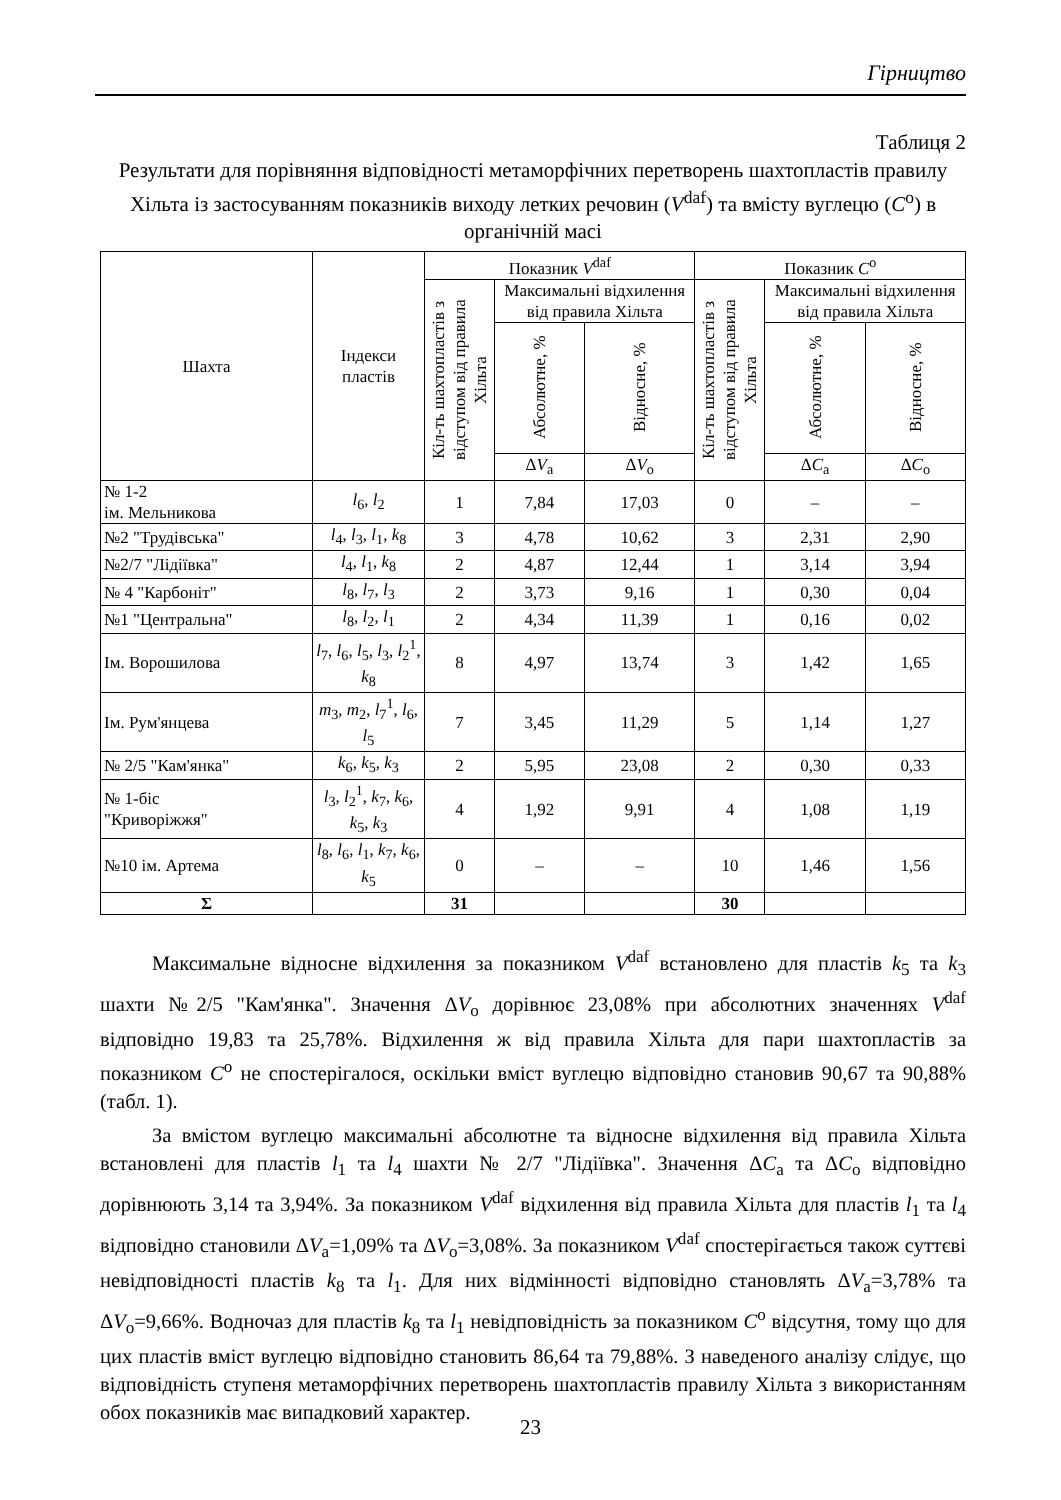Гірництво
Таблиця 2
Результати для порівняння відповідності метаморфічних перетворень шахтопластів правилу Хільта із застосуванням показників виходу летких речовин (V<sup>daf</sup>) та вмісту вуглецю (C<sup>o</sup>) в органічній масі
| Шахта | Індекси пластів | Показник V<sup>daf</sup> | | | Показник C<sup>o</sup> | | |
| --- | --- | --- | --- | --- | --- | --- | --- |
| | | Кіл-ть шахтопластів з відступом від правила Хільта | Максимальні відхилення від правила Хільта | | Кіл-ть шахтопластів з відступом від правила Хільта | Максимальні відхилення від правила Хільта | |
| | | | Абсолютне, % | Відносне, % | | Абсолютне, % | Відносне, % |
| | | | Δ V<sub>a</sub> | Δ V<sub>o</sub> | | Δ C<sub>a</sub> | Δ C<sub>o</sub> |
| № 1-2 ім. Мельникова | l<sub>6</sub>, l<sub>2</sub> | 1 | 7,84 | 17,03 | 0 | – | – |
| №2 "Трудівська" | l<sub>4</sub>, l<sub>3</sub>, l<sub>1</sub>, k<sub>8</sub> | 3 | 4,78 | 10,62 | 3 | 2,31 | 2,90 |
| №2/7 "Лідіївка" | l<sub>4</sub>, l<sub>1</sub>, k<sub>8</sub> | 2 | 4,87 | 12,44 | 1 | 3,14 | 3,94 |
| № 4 "Карбоніт" | l<sub>8</sub>, l<sub>7</sub>, l<sub>3</sub> | 2 | 3,73 | 9,16 | 1 | 0,30 | 0,04 |
| №1 "Центральна" | l<sub>8</sub>, l<sub>2</sub>, l<sub>1</sub> | 2 | 4,34 | 11,39 | 1 | 0,16 | 0,02 |
| Ім. Ворошилова | l<sub>7</sub>, l<sub>6</sub>, l<sub>5</sub>, l<sub>3</sub>, l<sub>2</sub><sup>1</sup>, k<sub>8</sub> | 8 | 4,97 | 13,74 | 3 | 1,42 | 1,65 |
| Ім. Рум'янцева | m<sub>3</sub>, m<sub>2</sub>, l<sub>7</sub><sup>1</sup>, l<sub>6</sub>, l<sub>5</sub> | 7 | 3,45 | 11,29 | 5 | 1,14 | 1,27 |
| № 2/5 "Кам'янка" | k<sub>6</sub>, k<sub>5</sub>, k<sub>3</sub> | 2 | 5,95 | 23,08 | 2 | 0,30 | 0,33 |
| № 1-біс "Криворіжжя" | l<sub>3</sub>, l<sub>2</sub><sup>1</sup>, k<sub>7</sub>, k<sub>6</sub>, k<sub>5</sub>, k<sub>3</sub> | 4 | 1,92 | 9,91 | 4 | 1,08 | 1,19 |
| №10 ім. Артема | l<sub>8</sub>, l<sub>6</sub>, l<sub>1</sub>, k<sub>7</sub>, k<sub>6</sub>, k<sub>5</sub> | 0 | – | – | 10 | 1,46 | 1,56 |
| Σ | | 31 | | | 30 | | |
Максимальне відносне відхилення за показником V<sup>daf</sup> встановлено для пластів k<sub>5</sub> та k<sub>3</sub> шахти №2/5 "Кам'янка". Значення ΔV<sub>o</sub> дорівнює 23,08% при абсолютних значеннях V<sup>daf</sup> відповідно 19,83 та 25,78%. Відхилення ж від правила Хільта для пари шахтопластів за показником C<sup>o</sup> не спостерігалося, оскільки вміст вуглецю відповідно становив 90,67 та 90,88% (табл. 1).
За вмістом вуглецю максимальні абсолютне та відносне відхилення від правила Хільта встановлені для пластів l<sub>1</sub> та l<sub>4</sub> шахти № 2/7 "Лідіївка". Значення ΔC<sub>a</sub> та ΔC<sub>o</sub> відповідно дорівнюють 3,14 та 3,94%. За показником V<sup>daf</sup> відхилення від правила Хільта для пластів l<sub>1</sub> та l<sub>4</sub> відповідно становили ΔV<sub>a</sub>=1,09% та ΔV<sub>o</sub>=3,08%. За показником V<sup>daf</sup> спостерігається також суттєві невідповідності пластів k<sub>8</sub> та l<sub>1</sub>. Для них відмінності відповідно становлять ΔV<sub>a</sub>=3,78% та ΔV<sub>o</sub>=9,66%. Водночаз для пластів k<sub>8</sub> та l<sub>1</sub> невідповідність за показником C<sup>o</sup> відсутня, тому що для цих пластів вміст вуглецю відповідно становить 86,64 та 79,88%. З наведеного аналізу слідує, що відповідність ступеня метаморфічних перетворень шахтопластів правилу Хільта з використанням обох показників має випадковий характер.
23